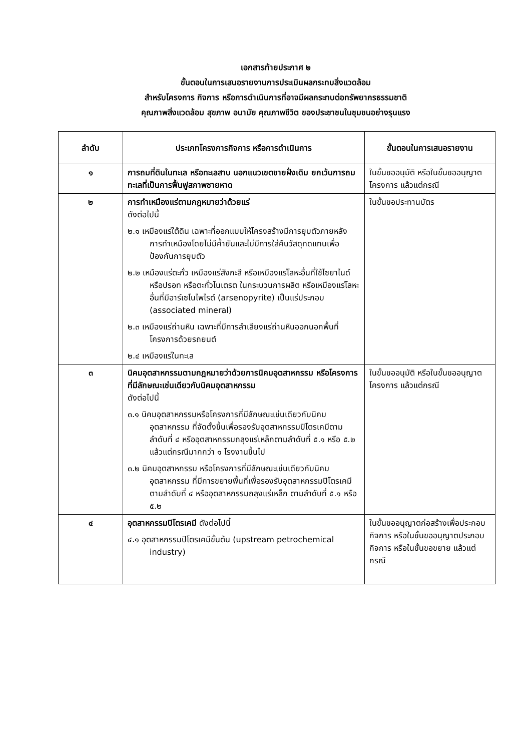เอกสารท้ายประกาศ ๒
ขั้นตอนในการเสนอรายงานการประเมินผลกระทบสิ่งแวดล้อม
สำหรับโครงการ กิจการ หรือการดำเนินการที่อาจมีผลกระทบต่อทรัพยากรธรรมชาติ
คุณภาพสิ่งแวดล้อม สุขภาพ อนามัย คุณภาพชีวิต ของประชาชนในชุมชนอย่างรุนแรง
| ลำดับ | ประเภทโครงการกิจการ หรือการดำเนินการ | ขั้นตอนในการเสนอรายงาน |
| --- | --- | --- |
| ๑ | การถมที่ดินในทะเล หรือทะเลสาบ นอกแนวเขตชายฝั่งเดิม ยกเว้นการถมทะเลที่เป็นการฟื้นฟูสภาพชายหาด | ในขั้นขออนุมัติ หรือในขั้นขออนุญาตโครงการ แล้วแต่กรณี |
| ๒ | การทำเหมืองแร่ตามกฎหมายว่าด้วยแร่ ดังต่อไปนี้ ๒.๑ เหมืองแร่ใต้ดิน เฉพาะที่ออกแบบให้โครงสร้างมีการยุบตัวภายหลังการทำเหมืองโดยไม่มีค้ำยันและไม่มีการใส่คืนวัสดุทดแทนเพื่อป้องกันการยุบตัว ๒.๒ เหมืองแร่ตะกั่ว เหมืองแร่สังกะสี หรือเหมืองแร่โลหะอื่นที่ใช้ไซยาไนด์หรือปรอท หรือตะกั่วไนเตรต ในกระบวนการผลิต หรือเหมืองแร่โลหะอื่นที่มีอาร์เซโนไพไรต์ (arsenopyrite) เป็นแร่ประกอบ (associated mineral) ๒.๓ เหมืองแร่ถ่านหิน เฉพาะที่มีการลำเลียงแร่ถ่านหินออกนอกพื้นที่โครงการด้วยรถยนต์ ๒.๔ เหมืองแร่ในทะเล | ในขั้นขอประทานบัตร |
| ๓ | นิคมอุตสาหกรรมตามกฎหมายว่าด้วยการนิคมอุตสาหกรรม หรือโครงการที่มีลักษณะเช่นเดียวกับนิคมอุตสาหกรรม ดังต่อไปนี้ ๓.๑ นิคมอุตสาหกรรมหรือโครงการที่มีลักษณะเช่นเดียวกับนิคมอุตสาหกรรม ที่จัดตั้งขึ้นเพื่อรองรับอุตสาหกรรมปิโตรเคมีตามลำดับที่ ๔ หรืออุตสาหกรรมถลุงแร่เหล็กตามลำดับที่ ๕.๑ หรือ ๕.๒ แล้วแต่กรณีมากกว่า ๑ โรงงานขึ้นไป ๓.๒ นิคมอุตสาหกรรม หรือโครงการที่มีลักษณะเช่นเดียวกับนิคมอุตสาหกรรม ที่มีการขยายพื้นที่เพื่อรองรับอุตสาหกรรมปิโตรเคมีตามลำดับที่ ๔ หรืออุตสาหกรรมถลุงแร่เหล็ก ตามลำดับที่ ๕.๑ หรือ ๕.๒ | ในขั้นขออนุมัติ หรือในขั้นขออนุญาตโครงการ แล้วแต่กรณี |
| ๔ | อุตสาหกรรมปิโตรเคมี ดังต่อไปนี้ ๔.๑ อุตสาหกรรมปิโตรเคมีขั้นต้น (upstream petrochemical industry) | ในขั้นขออนุญาตก่อสร้างเพื่อประกอบกิจการ หรือในขั้นขออนุญาตประกอบกิจการ หรือในขั้นขอขยาย แล้วแต่กรณี |